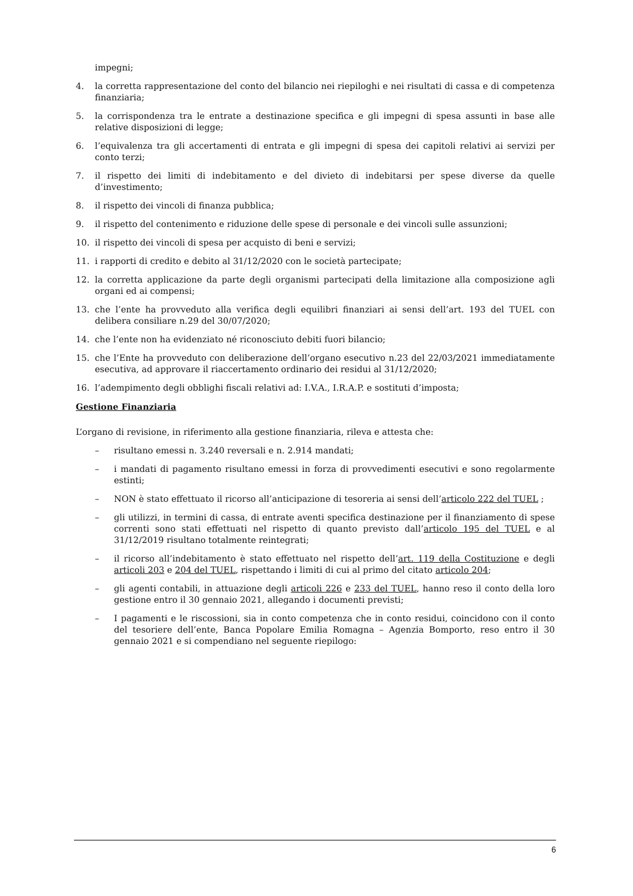impegni;
4. la corretta rappresentazione del conto del bilancio nei riepiloghi e nei risultati di cassa e di competenza finanziaria;
5. la corrispondenza tra le entrate a destinazione specifica e gli impegni di spesa assunti in base alle relative disposizioni di legge;
6. l’equivalenza tra gli accertamenti di entrata e gli impegni di spesa dei capitoli relativi ai servizi per conto terzi;
7. il rispetto dei limiti di indebitamento e del divieto di indebitarsi per spese diverse da quelle d’investimento;
8. il rispetto dei vincoli di finanza pubblica;
9. il rispetto del contenimento e riduzione delle spese di personale e dei vincoli sulle assunzioni;
10. il rispetto dei vincoli di spesa per acquisto di beni e servizi;
11. i rapporti di credito e debito al 31/12/2020 con le società partecipate;
12. la corretta applicazione da parte degli organismi partecipati della limitazione alla composizione agli organi ed ai compensi;
13. che l’ente ha provveduto alla verifica degli equilibri finanziari ai sensi dell’art. 193 del TUEL con delibera consiliare n.29 del 30/07/2020;
14. che l’ente non ha evidenziato né riconosciuto debiti fuori bilancio;
15. che l’Ente ha provveduto con deliberazione dell’organo esecutivo n.23 del 22/03/2021 immediatamente esecutiva, ad approvare il riaccertamento ordinario dei residui al 31/12/2020;
16. l’adempimento degli obblighi fiscali relativi ad: I.V.A., I.R.A.P. e sostituti d’imposta;
Gestione Finanziaria
L’organo di revisione, in riferimento alla gestione finanziaria, rileva e attesta che:
– risultano emessi n. 3.240 reversali e n. 2.914 mandati;
– i mandati di pagamento risultano emessi in forza di provvedimenti esecutivi e sono regolarmente estinti;
– NON è stato effettuato il ricorso all’anticipazione di tesoreria ai sensi dell’articolo 222 del TUEL ;
– gli utilizzi, in termini di cassa, di entrate aventi specifica destinazione per il finanziamento di spese correnti sono stati effettuati nel rispetto di quanto previsto dall’articolo 195 del TUEL e al 31/12/2019 risultano totalmente reintegrati;
– il ricorso all’indebitamento è stato effettuato nel rispetto dell’art. 119 della Costituzione e degli articoli 203 e 204 del TUEL, rispettando i limiti di cui al primo del citato articolo 204;
– gli agenti contabili, in attuazione degli articoli 226 e 233 del TUEL, hanno reso il conto della loro gestione entro il 30 gennaio 2021, allegando i documenti previsti;
– I pagamenti e le riscossioni, sia in conto competenza che in conto residui, coincidono con il conto del tesoriere dell’ente, Banca Popolare Emilia Romagna – Agenzia Bomporto, reso entro il 30 gennaio 2021 e si compendiano nel seguente riepilogo:
6